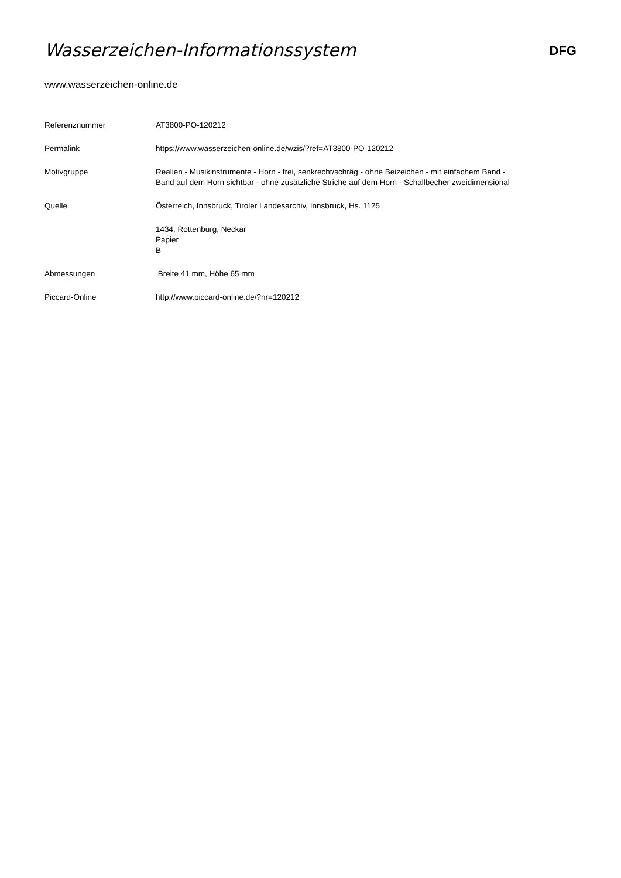Wasserzeichen-Informationssystem
DFG
www.wasserzeichen-online.de
| Referenznummer | AT3800-PO-120212 |
| Permalink | https://www.wasserzeichen-online.de/wzis/?ref=AT3800-PO-120212 |
| Motivgruppe | Realien - Musikinstrumente - Horn - frei, senkrecht/schräg - ohne Beizeichen - mit einfachem Band - Band auf dem Horn sichtbar - ohne zusätzliche Striche auf dem Horn - Schallbecher zweidimensional |
| Quelle | Österreich, Innsbruck, Tiroler Landesarchiv, Innsbruck, Hs. 1125 |
| | 1434, Rottenburg, Neckar Papier B |
| Abmessungen | Breite 41 mm, Höhe 65 mm |
| Piccard-Online | http://www.piccard-online.de/?nr=120212 |